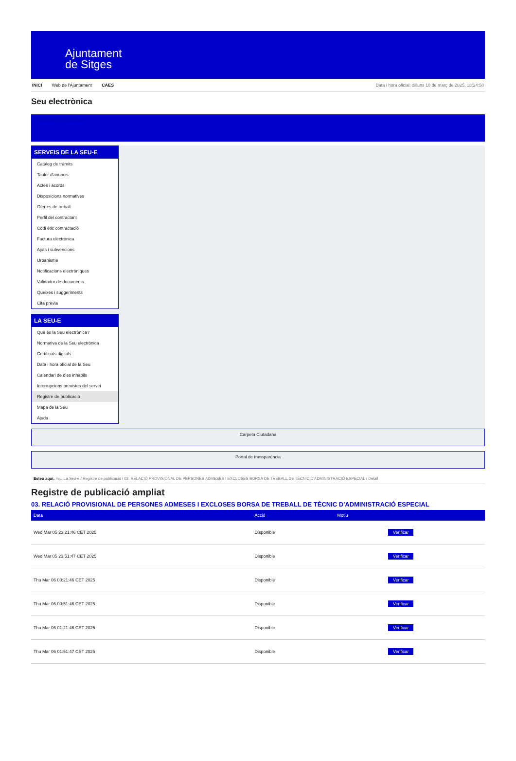Ajuntament
de Sitges
INICI Web de l'Ajuntament CAES Data i hora oficial: dilluns 10 de març de 2025, 18:24:50
Seu electrònica
Obtenir còpia autèntica
SERVEIS DE LA SEU-E
Catàleg de tràmits
Tauler d'anuncis
Actes i acords
Disposicions normatives
Ofertes de treball
Perfil del contractant
Codi ètic contractació
Factura electrònica
Ajuts i subvencions
Urbanisme
Notificacions electròniques
Validador de documents
Queixes i suggeriments
Cita prèvia
LA SEU-E
Què és la Seu electrònica?
Normativa de la Seu electrònica
Certificats digitals
Data i hora oficial de la Seu
Calendari de dies inhàbils
Interrupcions previstes del servei
Registre de publicació
Mapa de la Seu
Ajuda
Carpeta Ciutadana
Portal de transparència
Esteu aquí: Inici La Seu-e / Registre de publicació / 03. RELACIÓ PROVISIONAL DE PERSONES ADMESES I EXCLOSES BORSA DE TREBALL DE TÈCNIC D'ADMINISTRACIÓ ESPECIAL / Detall
Registre de publicació ampliat
03. RELACIÓ PROVISIONAL DE PERSONES ADMESES I EXCLOSES BORSA DE TREBALL DE TÈCNIC D'ADMINISTRACIÓ ESPECIAL
| Data | Acció | Motiu | |
| --- | --- | --- | --- |
| Wed Mar 05 23:21:46 CET 2025 | Disponible | | Verificar |
| Wed Mar 05 23:51:47 CET 2025 | Disponible | | Verificar |
| Thu Mar 06 00:21:46 CET 2025 | Disponible | | Verificar |
| Thu Mar 06 00:51:46 CET 2025 | Disponible | | Verificar |
| Thu Mar 06 01:21:46 CET 2025 | Disponible | | Verificar |
| Thu Mar 06 01:51:47 CET 2025 | Disponible | | Verificar |